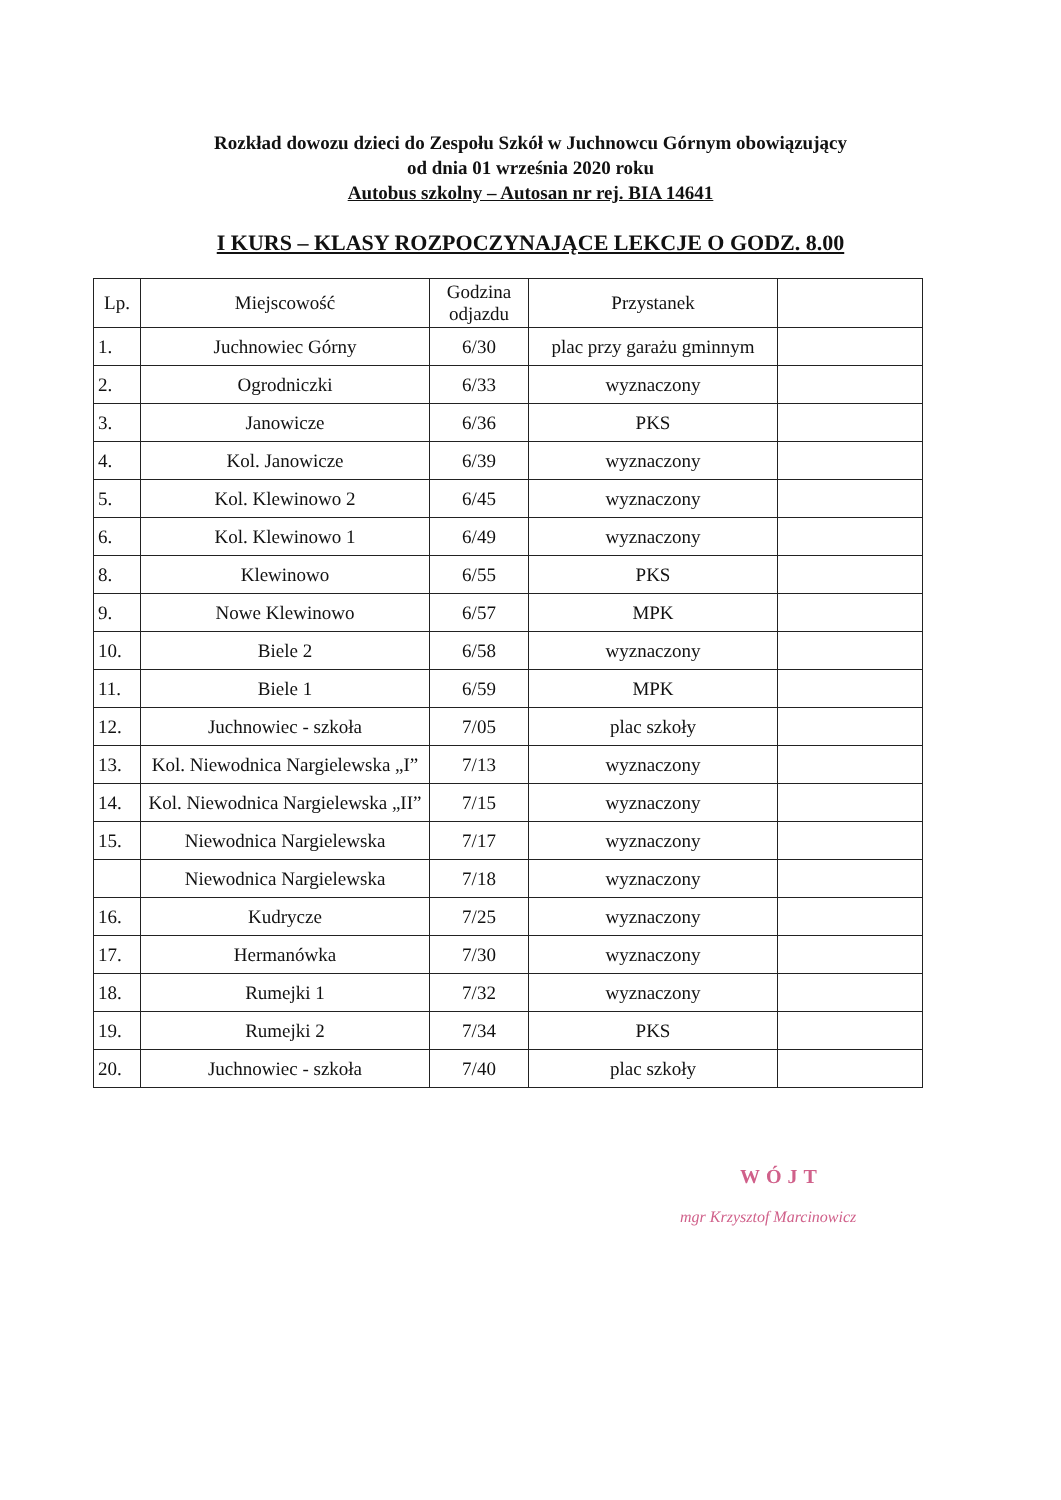Rozkład dowozu dzieci do Zespołu Szkół w Juchnowcu Górnym obowiązujący
od dnia 01 września 2020 roku
Autobus szkolny – Autosan nr rej. BIA 14641
I KURS – KLASY ROZPOCZYNAJĄCE LEKCJE O GODZ. 8.00
| Lp. | Miejscowość | Godzina odjazdu | Przystanek | |
| --- | --- | --- | --- | --- |
| 1. | Juchnowiec Górny | 6/30 | plac przy garażu gminnym | |
| 2. | Ogrodniczki | 6/33 | wyznaczony | |
| 3. | Janowicze | 6/36 | PKS | |
| 4. | Kol. Janowicze | 6/39 | wyznaczony | |
| 5. | Kol. Klewinowo 2 | 6/45 | wyznaczony | |
| 6. | Kol. Klewinowo 1 | 6/49 | wyznaczony | |
| 8. | Klewinowo | 6/55 | PKS | |
| 9. | Nowe Klewinowo | 6/57 | MPK | |
| 10. | Biele 2 | 6/58 | wyznaczony | |
| 11. | Biele 1 | 6/59 | MPK | |
| 12. | Juchnowiec - szkoła | 7/05 | plac szkoły | |
| 13. | Kol. Niewodnica Nargielewska „I” | 7/13 | wyznaczony | |
| 14. | Kol. Niewodnica Nargielewska „II” | 7/15 | wyznaczony | |
| 15. | Niewodnica Nargielewska | 7/17 | wyznaczony | |
| | Niewodnica Nargielewska | 7/18 | wyznaczony | |
| 16. | Kudrycze | 7/25 | wyznaczony | |
| 17. | Hermanówka | 7/30 | wyznaczony | |
| 18. | Rumejki 1 | 7/32 | wyznaczony | |
| 19. | Rumejki 2 | 7/34 | PKS | |
| 20. | Juchnowiec - szkoła | 7/40 | plac szkoły | |
WÓJT
mgr Krzysztof Marcinowicz